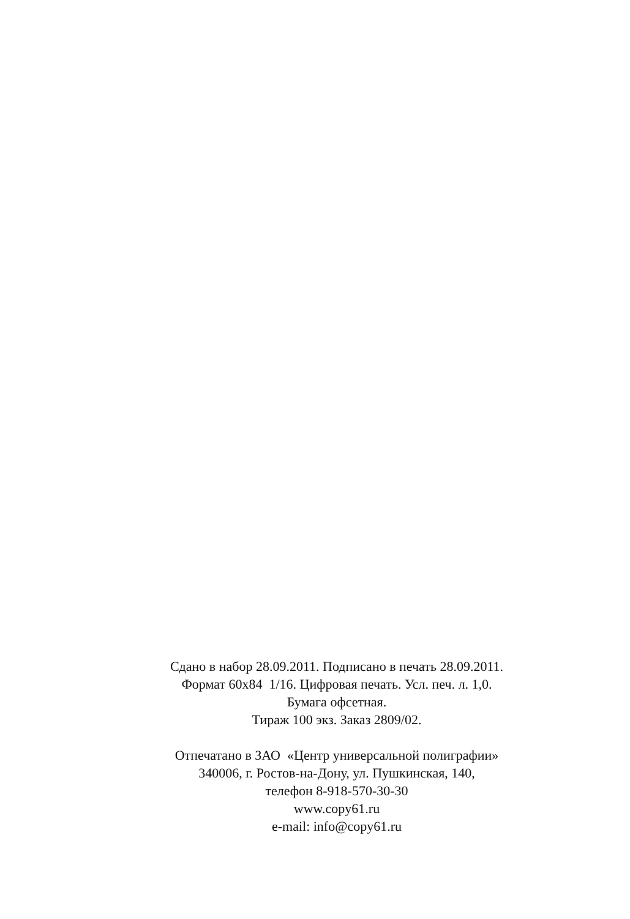Сдано в набор 28.09.2011. Подписано в печать 28.09.2011.
Формат 60х84 1/16. Цифровая печать. Усл. печ. л. 1,0.
Бумага офсетная.
Тираж 100 экз. Заказ 2809/02.
Отпечатано в ЗАО «Центр универсальной полиграфии»
340006, г. Ростов-на-Дону, ул. Пушкинская, 140,
телефон 8-918-570-30-30
www.copy61.ru
e-mail: info@copy61.ru